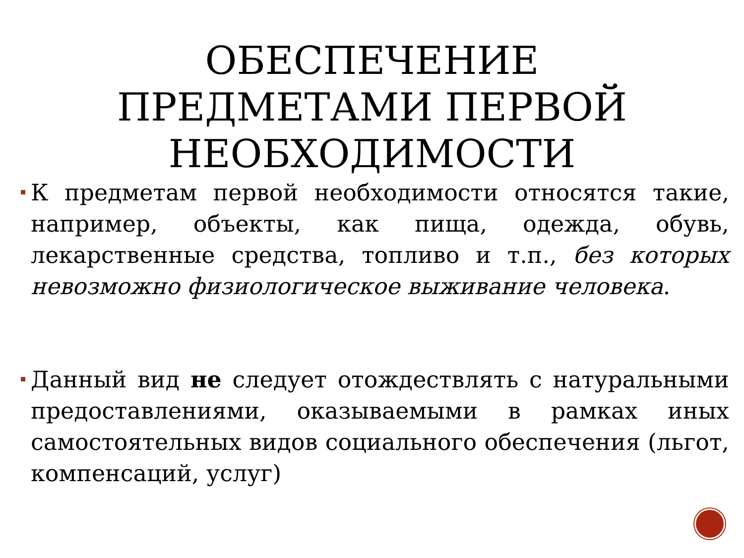ОБЕСПЕЧЕНИЕ
ПРЕДМЕТАМИ ПЕРВОЙ
НЕОБХОДИМОСТИ
К предметам первой необходимости относятся такие, например, объекты, как пища, одежда, обувь, лекарственные средства, топливо и т.п., без которых невозможно физиологическое выживание человека.
Данный вид не следует отождествлять с натуральными предоставлениями, оказываемыми в рамках иных самостоятельных видов социального обеспечения (льгот, компенсаций, услуг)